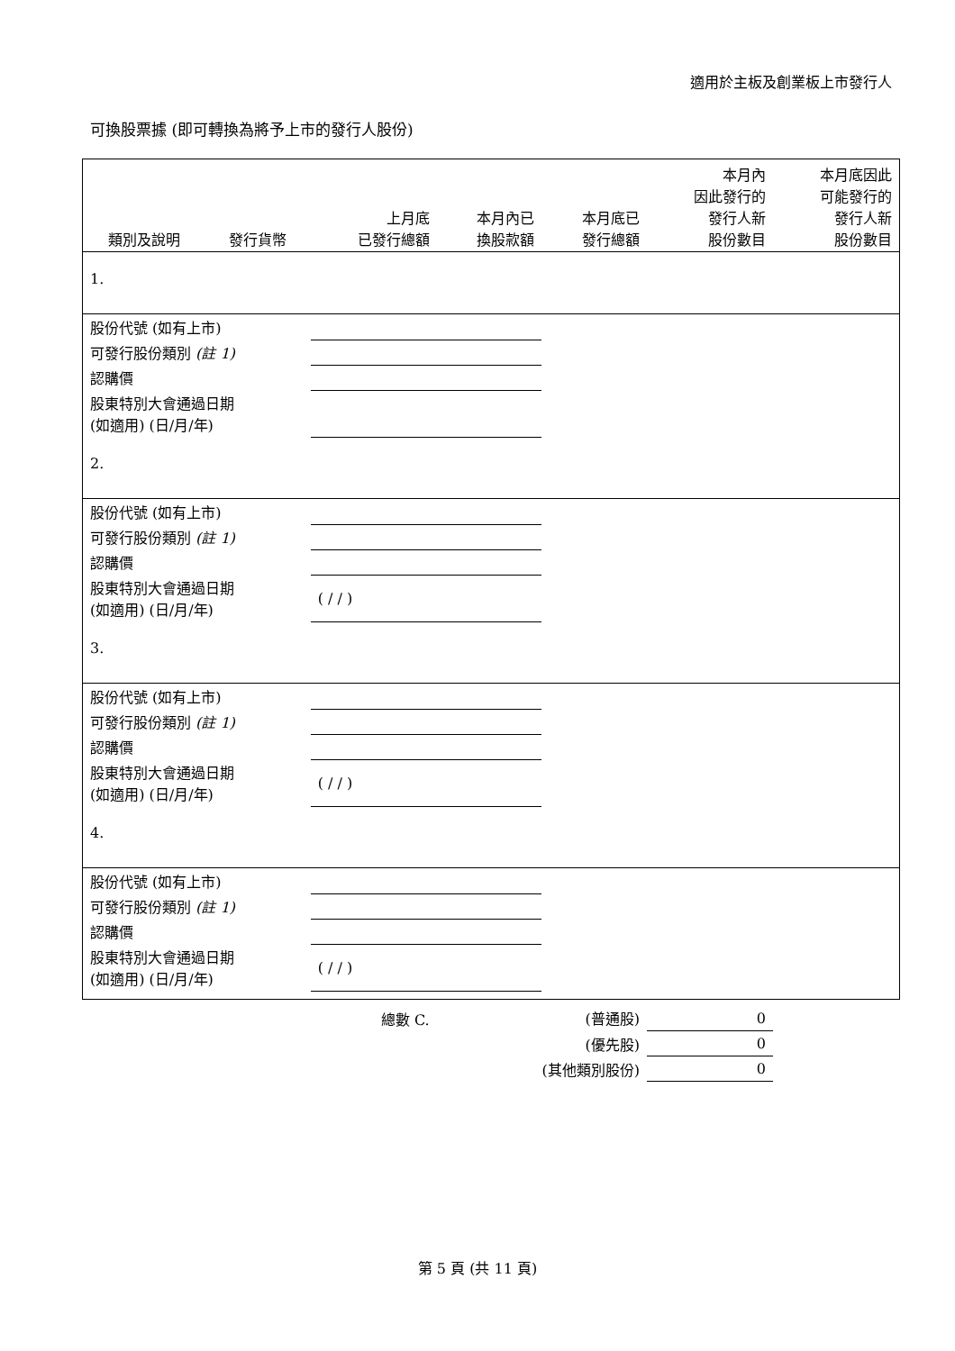適用於主板及創業板上市發行人
可換股票據 (即可轉換為將予上市的發行人股份)
| 類別及說明 | 發行貨幣 | 上月底 已發行總額 | 本月內已 換股款額 | 本月底已 發行總額 | 本月內 因此發行的 發行人新 股份數目 | 本月底因此 可能發行的 發行人新 股份數目 |
| --- | --- | --- | --- | --- | --- | --- |
| 1. | | | | | | |
| 股份代號 (如有上市) | | | | | | |
| 可發行股份類別 (註 1) | | | | | | |
| 認購價 | | | | | | |
| 股東特別大會通過日期 (如適用) (日/月/年) | | | | | | |
| 2. | | | | | | |
| 股份代號 (如有上市) | | | | | | |
| 可發行股份類別 (註 1) | | | | | | |
| 認購價 | | | | | | |
| 股東特別大會通過日期 (如適用) (日/月/年) | | ( / / ) | | | | |
| 3. | | | | | | |
| 股份代號 (如有上市) | | | | | | |
| 可發行股份類別 (註 1) | | | | | | |
| 認購價 | | | | | | |
| 股東特別大會通過日期 (如適用) (日/月/年) | | ( / / ) | | | | |
| 4. | | | | | | |
| 股份代號 (如有上市) | | | | | | |
| 可發行股份類別 (註 1) | | | | | | |
| 認購價 | | | | | | |
| 股東特別大會通過日期 (如適用) (日/月/年) | | ( / / ) | | | | |
| | | 總數 C. | | (普通股) | 0 | |
| (優先股) | | | | | 0 | |
| (其他類別股份) | | | | | 0 | |
第 5 頁 (共 11 頁)